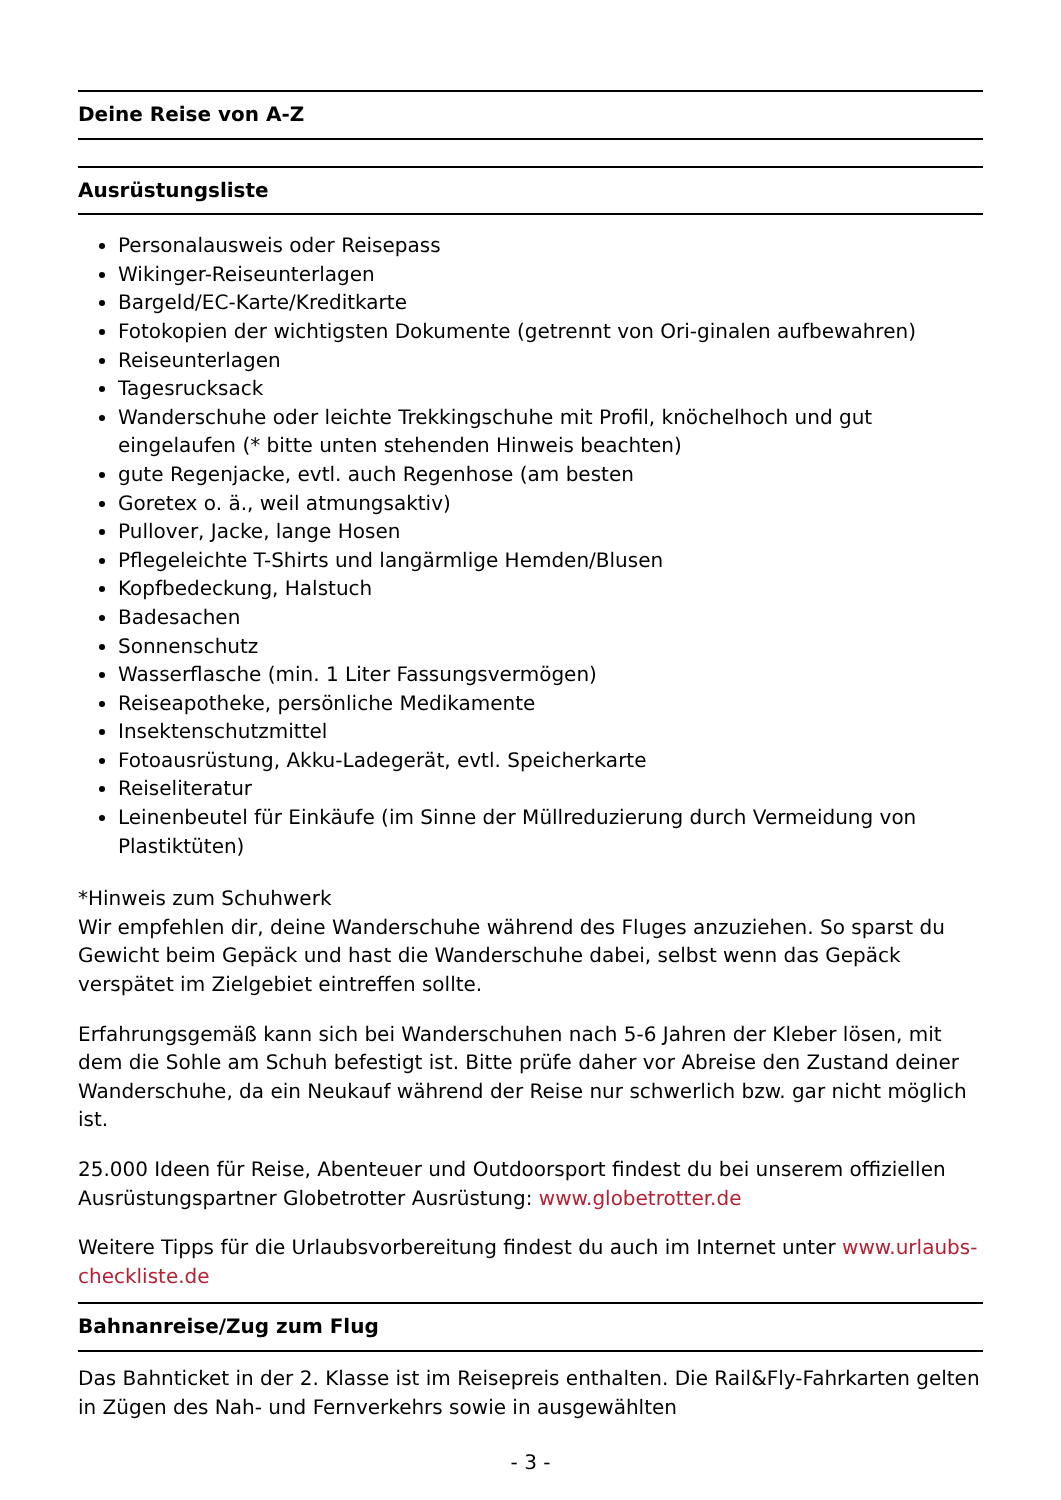Deine Reise von A-Z
Ausrüstungsliste
Personalausweis oder Reisepass
Wikinger-Reiseunterlagen
Bargeld/EC-Karte/Kreditkarte
Fotokopien der wichtigsten Dokumente (getrennt von Ori-ginalen aufbewahren)
Reiseunterlagen
Tagesrucksack
Wanderschuhe oder leichte Trekkingschuhe mit Profil, knöchelhoch und gut eingelaufen (* bitte unten stehenden Hinweis beachten)
gute Regenjacke, evtl. auch Regenhose (am besten
Goretex o. ä., weil atmungsaktiv)
Pullover, Jacke, lange Hosen
Pflegeleichte T-Shirts und langärmlige Hemden/Blusen
Kopfbedeckung, Halstuch
Badesachen
Sonnenschutz
Wasserflasche (min. 1 Liter Fassungsvermögen)
Reiseapotheke, persönliche Medikamente
Insektenschutzmittel
Fotoausrüstung, Akku-Ladegerät, evtl. Speicherkarte
Reiseliteratur
Leinenbeutel für Einkäufe (im Sinne der Müllreduzierung durch Vermeidung von Plastiktüten)
*Hinweis zum Schuhwerk
Wir empfehlen dir, deine Wanderschuhe während des Fluges anzuziehen. So sparst du Gewicht beim Gepäck und hast die Wanderschuhe dabei, selbst wenn das Gepäck verspätet im Zielgebiet eintreffen sollte.
Erfahrungsgemäß kann sich bei Wanderschuhen nach 5-6 Jahren der Kleber lösen, mit dem die Sohle am Schuh befestigt ist. Bitte prüfe daher vor Abreise den Zustand deiner Wanderschuhe, da ein Neukauf während der Reise nur schwerlich bzw. gar nicht möglich ist.
25.000 Ideen für Reise, Abenteuer und Outdoorsport findest du bei unserem offiziellen Ausrüstungspartner Globetrotter Ausrüstung: www.globetrotter.de
Weitere Tipps für die Urlaubsvorbereitung findest du auch im Internet unter www.urlaubs-checkliste.de
Bahnanreise/Zug zum Flug
Das Bahnticket in der 2. Klasse ist im Reisepreis enthalten. Die Rail&Fly-Fahrkarten gelten in Zügen des Nah- und Fernverkehrs sowie in ausgewählten
- 3 -